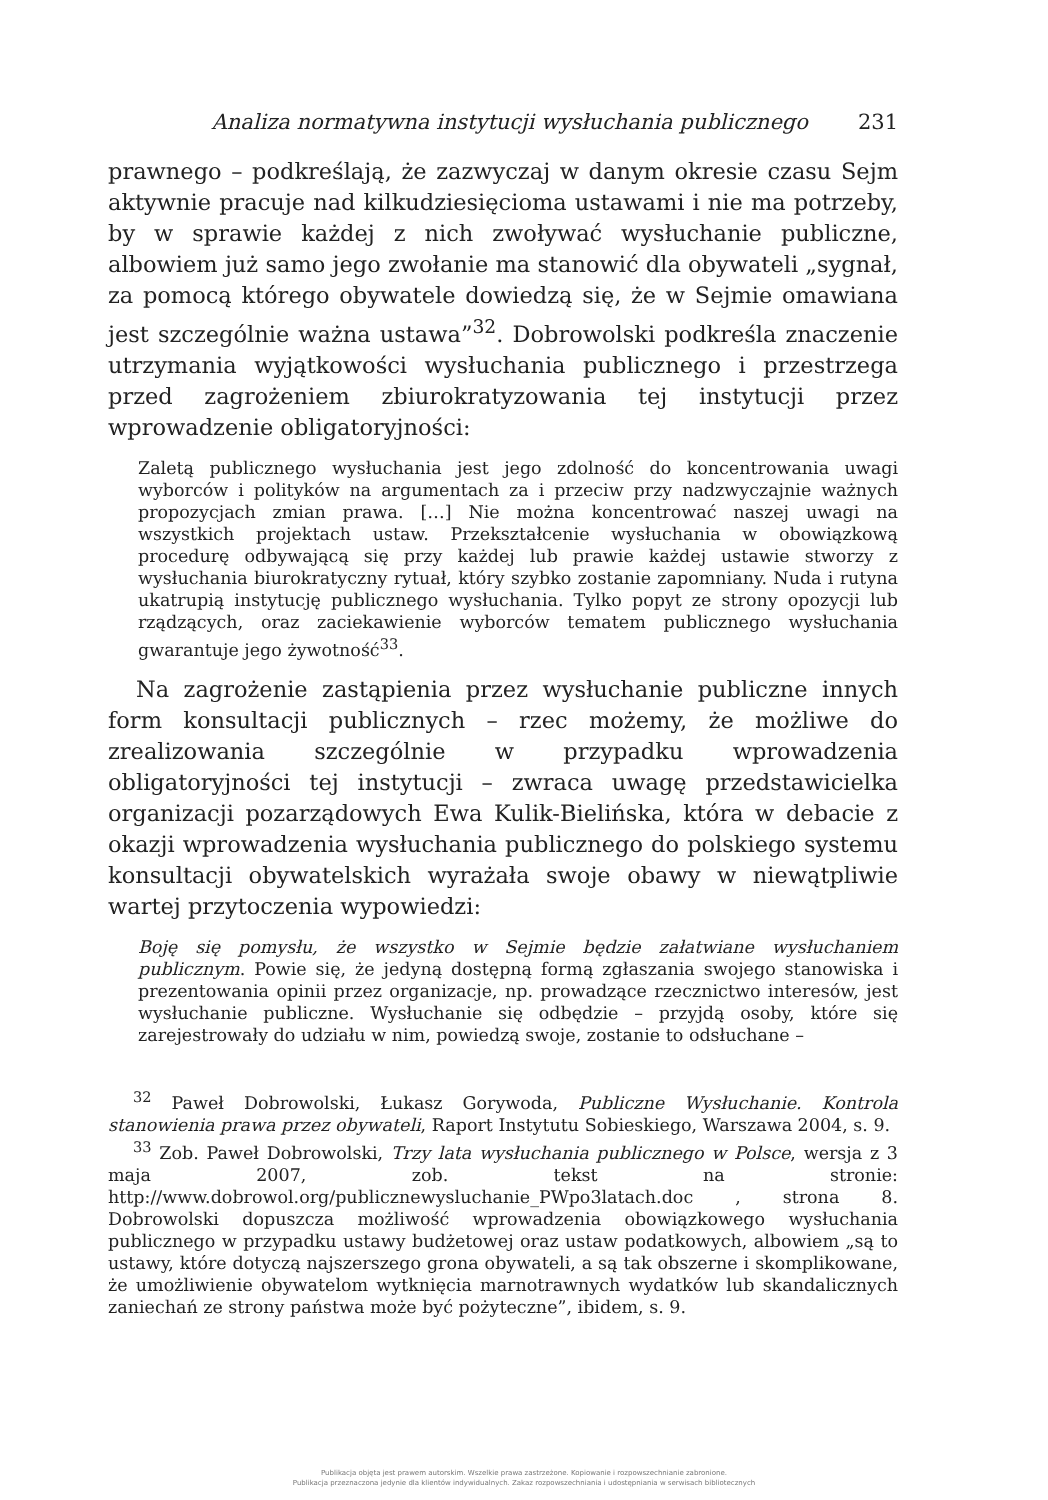Analiza normatywna instytucji wysłuchania publicznego 231
prawnego – podkreślają, że zazwyczaj w danym okresie czasu Sejm aktywnie pracuje nad kilkudziesięcioma ustawami i nie ma potrzeby, by w sprawie każdej z nich zwoływać wysłuchanie publiczne, albowiem już samo jego zwołanie ma stanowić dla obywateli „sygnał, za pomocą którego obywatele dowiedzą się, że w Sejmie omawiana jest szczególnie ważna ustawa”<sup>32</sup>. Dobrowolski podkreśla znaczenie utrzymania wyjątkowości wysłuchania publicznego i przestrzega przed zagrożeniem zbiurokratyzowania tej instytucji przez wprowadzenie obligatoryjności:
Zaletą publicznego wysłuchania jest jego zdolność do koncentrowania uwagi wyborców i polityków na argumentach za i przeciw przy nadzwyczajnie ważnych propozycjach zmian prawa. […] Nie można koncentrować naszej uwagi na wszystkich projektach ustaw. Przekształcenie wysłuchania w obowiązkową procedurę odbywającą się przy każdej lub prawie każdej ustawie stworzy z wysłuchania biurokratyczny rytuał, który szybko zostanie zapomniany. Nuda i rutyna ukatrupią instytucję publicznego wysłuchania. Tylko popyt ze strony opozycji lub rządzących, oraz zaciekawienie wyborców tematem publicznego wysłuchania gwarantuje jego żywotność<sup>33</sup>.
Na zagrożenie zastąpienia przez wysłuchanie publiczne innych form konsultacji publicznych – rzec możemy, że możliwe do zrealizowania szczególnie w przypadku wprowadzenia obligatoryjności tej instytucji – zwraca uwagę przedstawicielka organizacji pozarządowych Ewa Kulik-Bielińska, która w debacie z okazji wprowadzenia wysłuchania publicznego do polskiego systemu konsultacji obywatelskich wyrażała swoje obawy w niewątpliwie wartej przytoczenia wypowiedzi:
Boję się pomysłu, że wszystko w Sejmie będzie załatwiane wysłuchaniem publicznym. Powie się, że jedyną dostępną formą zgłaszania swojego stanowiska i prezentowania opinii przez organizacje, np. prowadzące rzecznictwo interesów, jest wysłuchanie publiczne. Wysłuchanie się odbędzie – przyjdą osoby, które się zarejestrowały do udziału w nim, powiedzą swoje, zostanie to odsłuchane –
<sup>32</sup> Paweł Dobrowolski, Łukasz Gorywoda, Publiczne Wysłuchanie. Kontrola stanowienia prawa przez obywateli, Raport Instytutu Sobieskiego, Warszawa 2004, s. 9.
<sup>33</sup> Zob. Paweł Dobrowolski, Trzy lata wysłuchania publicznego w Polsce, wersja z 3 maja 2007, zob. tekst na stronie: http://www.dobrowol.org/publicznewysluchanie_PWpo3latach.doc , strona 8. Dobrowolski dopuszcza możliwość wprowadzenia obowiązkowego wysłuchania publicznego w przypadku ustawy budżetowej oraz ustaw podatkowych, albowiem „są to ustawy, które dotyczą najszerszego grona obywateli, a są tak obszerne i skomplikowane, że umożliwienie obywatelom wytknięcia marnotrawnych wydatków lub skandalicznych zaniechań ze strony państwa może być pożyteczne”, ibidem, s. 9.
Publikacja objęta jest prawem autorskim. Wszelkie prawa zastrzeżone. Kopiowanie i rozpowszechnianie zabronione.
Publikacja przeznaczona jedynie dla klientów indywidualnych. Zakaz rozpowszechniania i udostępniania w serwisach bibliotecznych